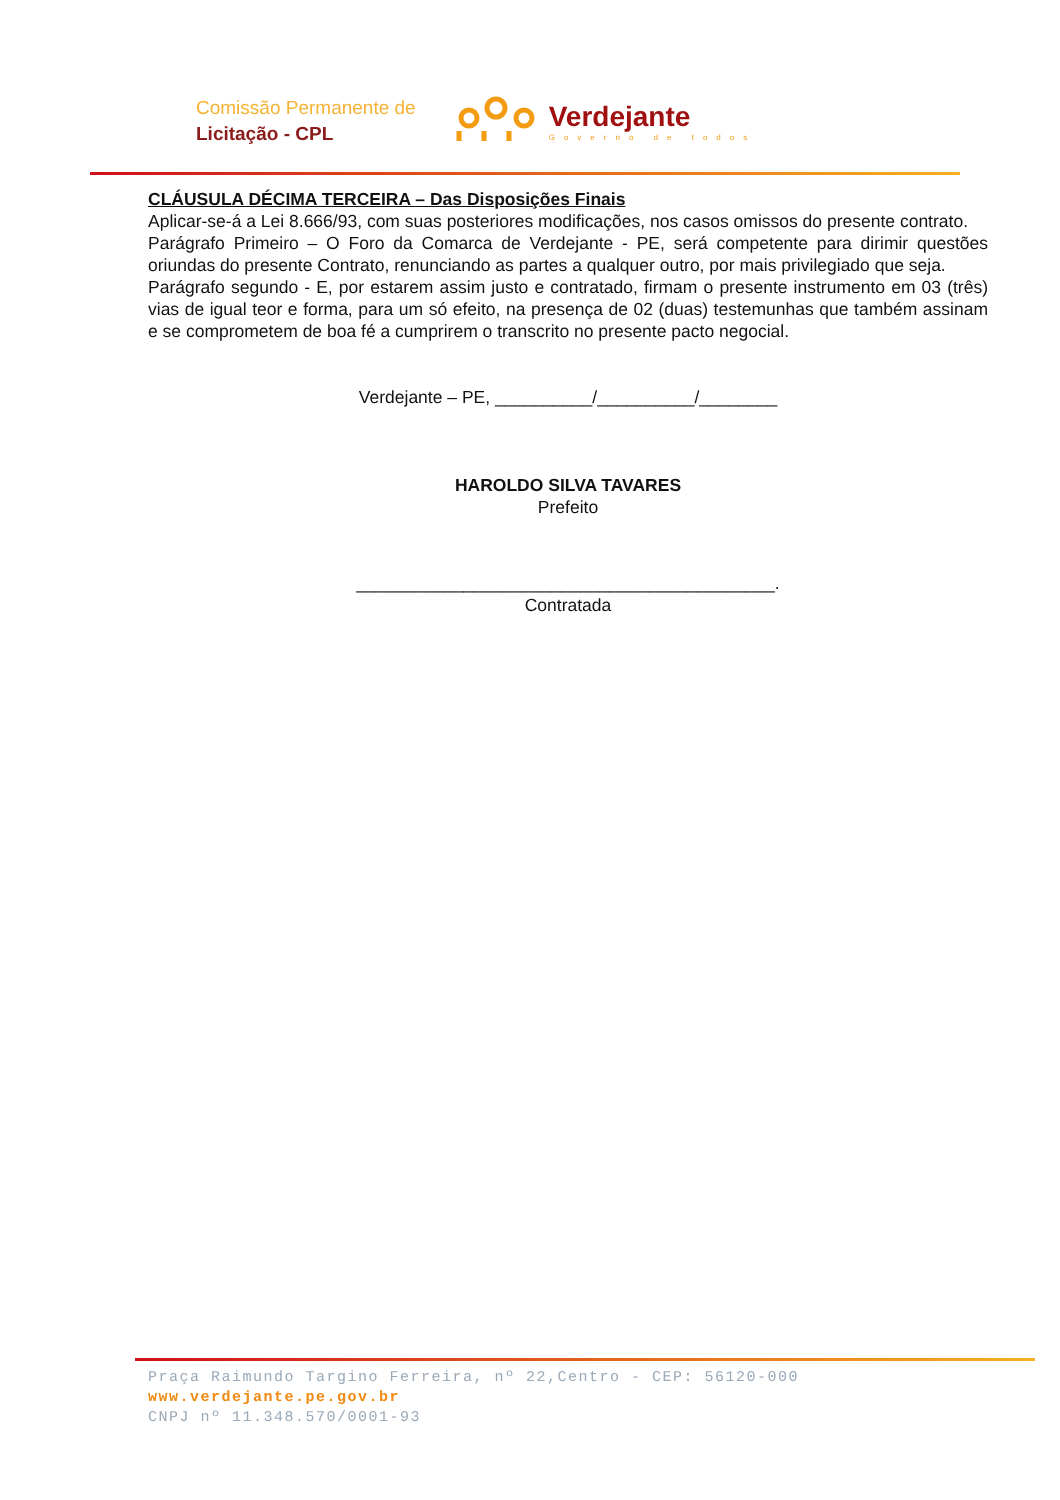Comissão Permanente de
Licitação - CPL
Verdejante
Governo de todos
CLÁUSULA DÉCIMA TERCEIRA – Das Disposições Finais
Aplicar-se-á a Lei 8.666/93, com suas posteriores modificações, nos casos omissos do presente contrato.
Parágrafo Primeiro – O Foro da Comarca de Verdejante - PE, será competente para dirimir questões oriundas do presente Contrato, renunciando as partes a qualquer outro, por mais privilegiado que seja.
Parágrafo segundo - E, por estarem assim justo e contratado, firmam o presente instrumento em 03 (três) vias de igual teor e forma, para um só efeito, na presença de 02 (duas) testemunhas que também assinam e se comprometem de boa fé a cumprirem o transcrito no presente pacto negocial.
Verdejante – PE, __________/__________/________
HAROLDO SILVA TAVARES
Prefeito
___________________________________________.
Contratada
Praça Raimundo Targino Ferreira, nº 22,Centro - CEP: 56120-000
www.verdejante.pe.gov.br
CNPJ nº 11.348.570/0001-93